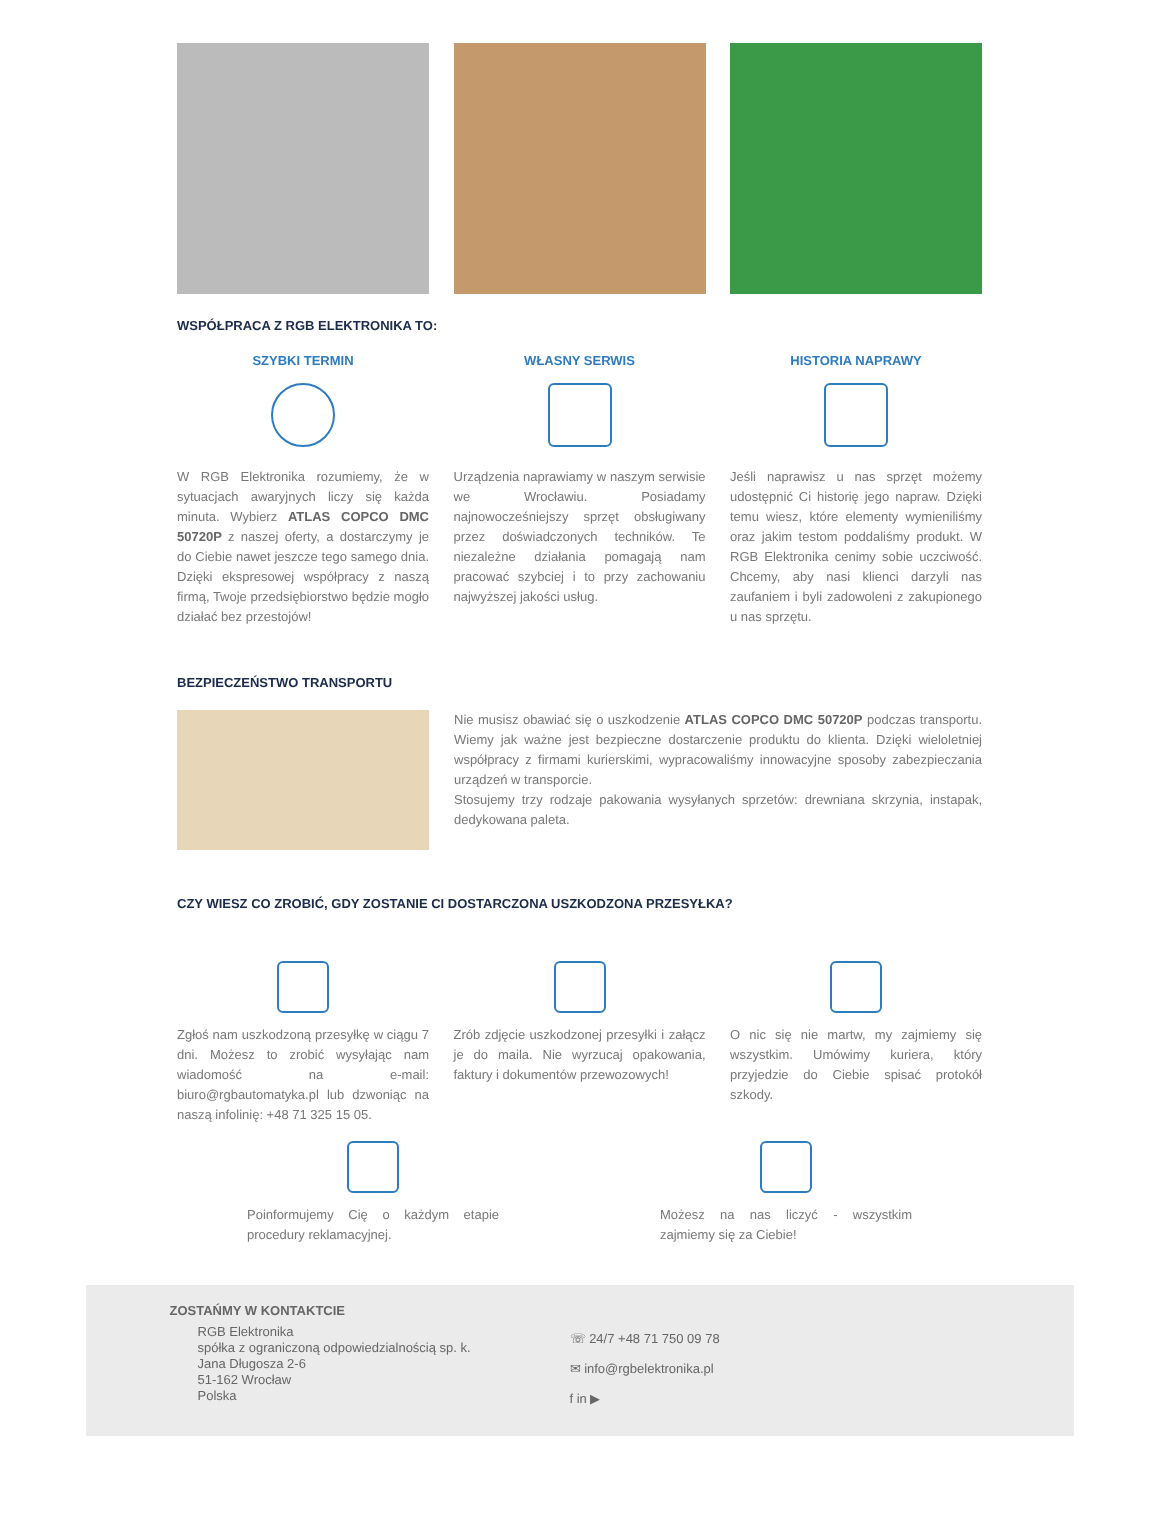WSPÓŁPRACA Z RGB ELEKTRONIKA TO:
SZYBKI TERMIN
W RGB Elektronika rozumiemy, że w sytuacjach awaryjnych liczy się każda minuta. Wybierz ATLAS COPCO DMC 50720P z naszej oferty, a dostarczymy je do Ciebie nawet jeszcze tego samego dnia. Dzięki ekspresowej współpracy z naszą firmą, Twoje przedsiębiorstwo będzie mogło działać bez przestojów!
WŁASNY SERWIS
Urządzenia naprawiamy w naszym serwisie we Wrocławiu. Posiadamy najnowocześniejszy sprzęt obsługiwany przez doświadczonych techników. Te niezależne działania pomagają nam pracować szybciej i to przy zachowaniu najwyższej jakości usług.
HISTORIA NAPRAWY
Jeśli naprawisz u nas sprzęt możemy udostępnić Ci historię jego napraw. Dzięki temu wiesz, które elementy wymieniliśmy oraz jakim testom poddaliśmy produkt. W RGB Elektronika cenimy sobie uczciwość. Chcemy, aby nasi klienci darzyli nas zaufaniem i byli zadowoleni z zakupionego u nas sprzętu.
BEZPIECZEŃSTWO TRANSPORTU
Nie musisz obawiać się o uszkodzenie ATLAS COPCO DMC 50720P podczas transportu. Wiemy jak ważne jest bezpieczne dostarczenie produktu do klienta. Dzięki wieloletniej współpracy z firmami kurierskimi, wypracowaliśmy innowacyjne sposoby zabezpieczania urządzeń w transporcie.
Stosujemy trzy rodzaje pakowania wysyłanych sprzetów: drewniana skrzynia, instapak, dedykowana paleta.
CZY WIESZ CO ZROBIĆ, GDY ZOSTANIE CI DOSTARCZONA USZKODZONA PRZESYŁKA?
Zgłoś nam uszkodzoną przesyłkę w ciągu 7 dni. Możesz to zrobić wysyłając nam wiadomość na e-mail: biuro@rgbautomatyka.pl lub dzwoniąc na naszą infolinię: +48 71 325 15 05.
Zrób zdjęcie uszkodzonej przesyłki i załącz je do maila. Nie wyrzucaj opakowania, faktury i dokumentów przewozowych!
O nic się nie martw, my zajmiemy się wszystkim. Umówimy kuriera, który przyjedzie do Ciebie spisać protokół szkody.
Poinformujemy Cię o każdym etapie procedury reklamacyjnej.
Możesz na nas liczyć - wszystkim zajmiemy się za Ciebie!
ZOSTAŃMY W KONTAKTCIE
RGB Elektronika
spółka z ograniczoną odpowiedzialnością sp. k.
Jana Długosza 2-6
51-162 Wrocław
Polska
☏ 24/7 +48 71 750 09 78
✉ info@rgbelektronika.pl
f in ▶